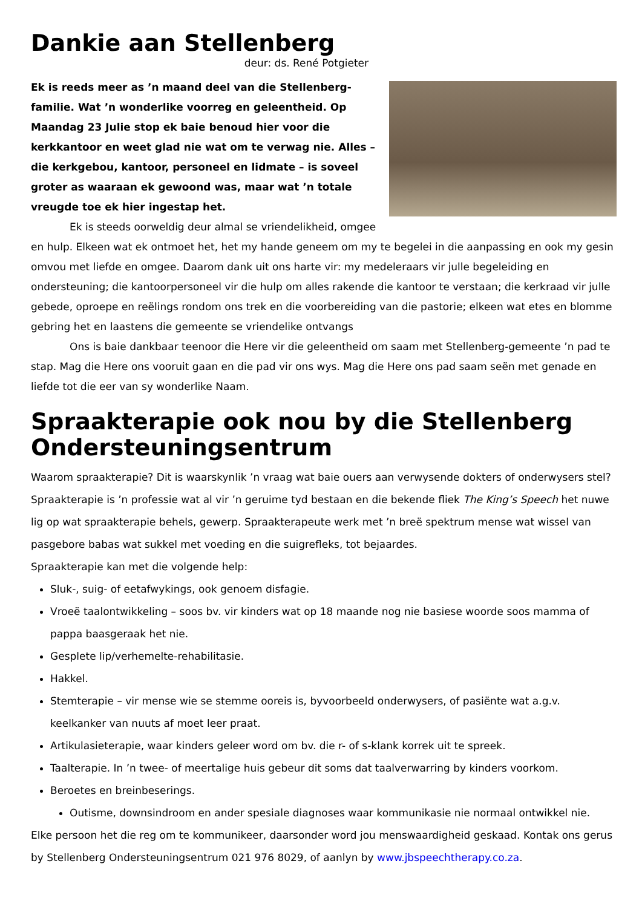Dankie aan Stellenberg
deur: ds. René Potgieter
Ek is reeds meer as ’n maand deel van die Stellenberg-familie. Wat ’n wonderlike voorreg en geleentheid. Op Maandag 23 Julie stop ek baie benoud hier voor die kerkkantoor en weet glad nie wat om te verwag nie. Alles – die kerkgebou, kantoor, personeel en lidmate – is soveel groter as waaraan ek gewoond was, maar wat ’n totale vreugde toe ek hier ingestap het.
Ek is steeds oorweldig deur almal se vriendelikheid, omgee en hulp. Elkeen wat ek ontmoet het, het my hande geneem om my te begelei in die aanpassing en ook my gesin omvou met liefde en omgee. Daarom dank uit ons harte vir: my medeleraars vir julle begeleiding en ondersteuning; die kantoorpersoneel vir die hulp om alles rakende die kantoor te verstaan; die kerkraad vir julle gebede, oproepe en reëlings rondom ons trek en die voorbereiding van die pastorie; elkeen wat etes en blomme gebring het en laastens die gemeente se vriendelike ontvangs
Ons is baie dankbaar teenoor die Here vir die geleentheid om saam met Stellenberg-gemeente ’n pad te stap. Mag die Here ons vooruit gaan en die pad vir ons wys. Mag die Here ons pad saam seën met genade en liefde tot die eer van sy wonderlike Naam.
Spraakterapie ook nou by die Stellenberg Ondersteuningsentrum
Waarom spraakterapie? Dit is waarskynlik ’n vraag wat baie ouers aan verwysende dokters of onderwysers stel? Spraakterapie is ’n professie wat al vir ’n geruime tyd bestaan en die bekende fliek The King’s Speech het nuwe lig op wat spraakterapie behels, gewerp. Spraakterapeute werk met ’n breë spektrum mense wat wissel van pasgebore babas wat sukkel met voeding en die suigrefleks, tot bejaardes.
Spraakterapie kan met die volgende help:
Sluk-, suig- of eetafwykings, ook genoem disfagie.
Vroeë taalontwikkeling – soos bv. vir kinders wat op 18 maande nog nie basiese woorde soos mamma of pappa baasgeraak het nie.
Gesplete lip/verhemelte-rehabilitasie.
Hakkel.
Stemterapie – vir mense wie se stemme ooreis is, byvoorbeeld onderwysers, of pasiënte wat a.g.v. keelkanker van nuuts af moet leer praat.
Artikulasieterapie, waar kinders geleer word om bv. die r- of s-klank korrek uit te spreek.
Taalterapie. In ’n twee- of meertalige huis gebeur dit soms dat taalverwarring by kinders voorkom.
Beroetes en breinbeserings.
Outisme, downsindroom en ander spesiale diagnoses waar kommunikasie nie normaal ontwikkel nie.
Elke persoon het die reg om te kommunikeer, daarsonder word jou menswaardigheid geskaad. Kontak ons gerus by Stellenberg Ondersteuningsentrum 021 976 8029, of aanlyn by www.jbspeechtherapy.co.za.